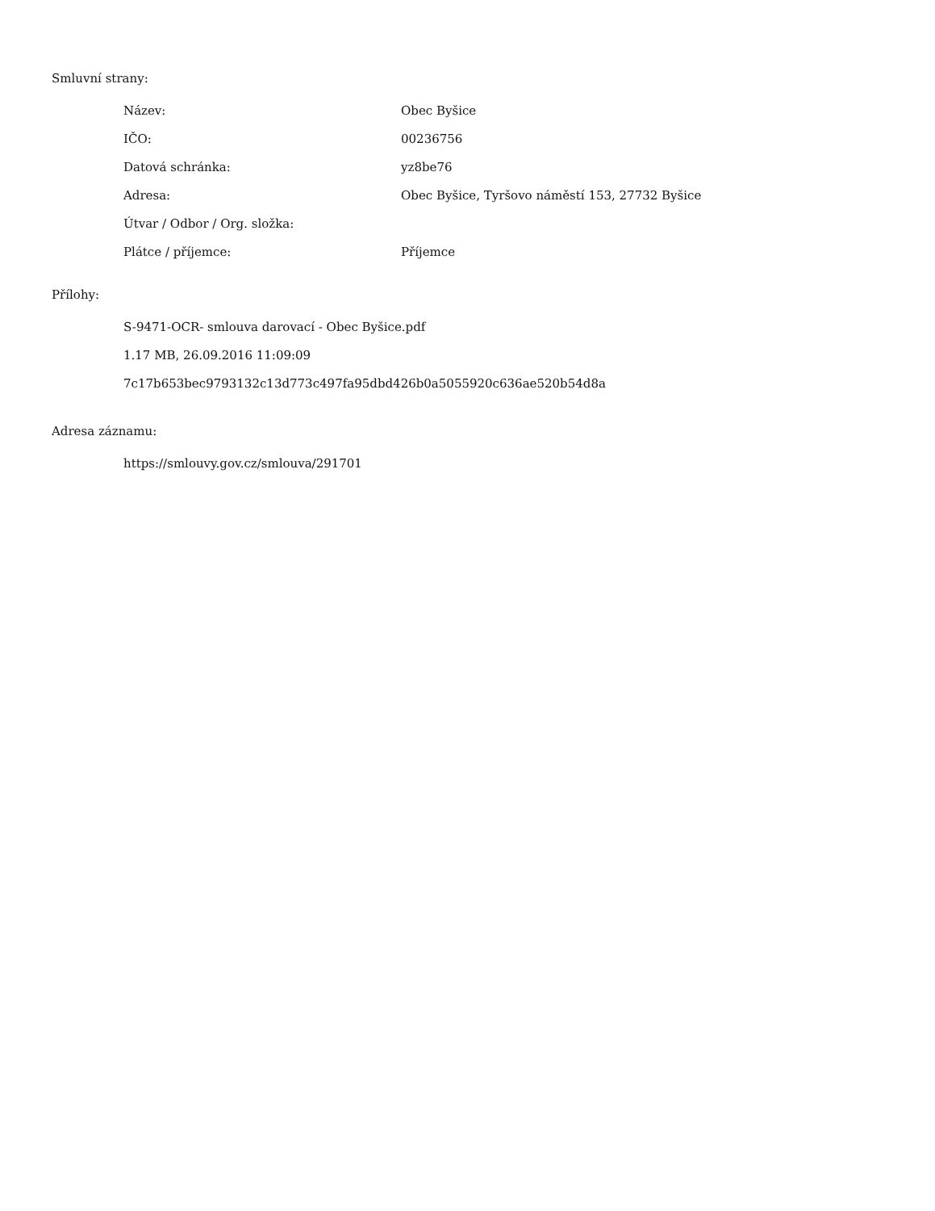Smluvní strany:
| Název: | Obec Byšice |
| IČO: | 00236756 |
| Datová schránka: | yz8be76 |
| Adresa: | Obec Byšice, Tyršovo náměstí 153, 27732 Byšice |
| Útvar / Odbor / Org. složka: | |
| Plátce / příjemce: | Příjemce |
Přílohy:
S-9471-OCR- smlouva darovací - Obec Byšice.pdf
1.17 MB, 26.09.2016 11:09:09
7c17b653bec9793132c13d773c497fa95dbd426b0a5055920c636ae520b54d8a
Adresa záznamu:
https://smlouvy.gov.cz/smlouva/291701